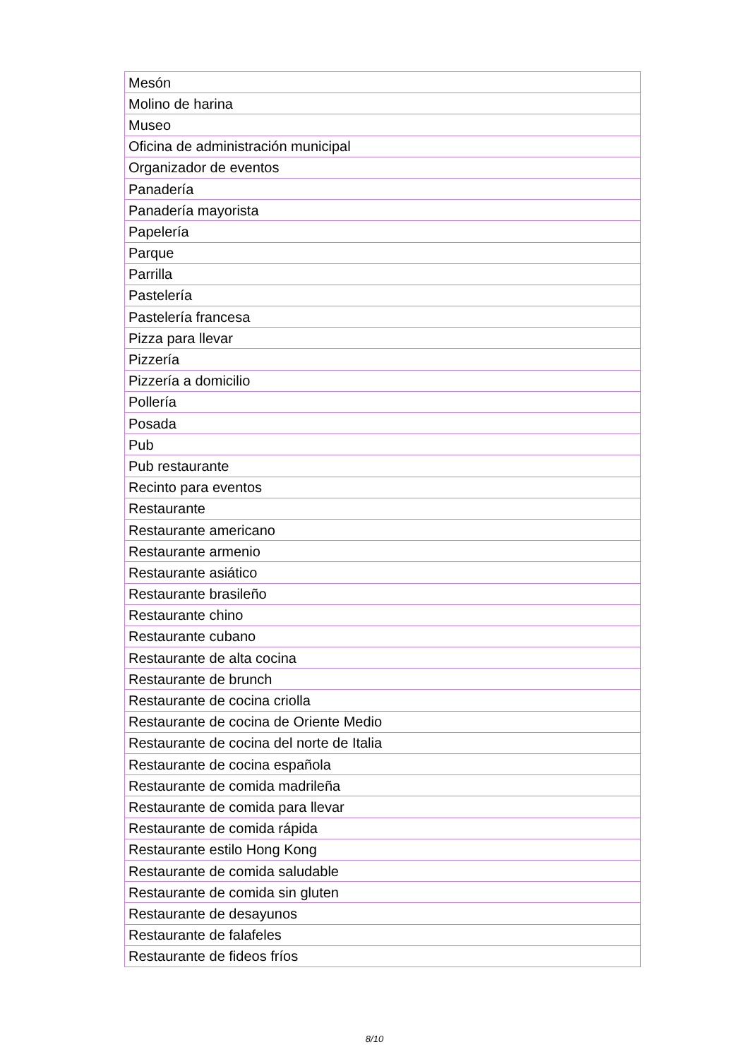| Mesón |
| Molino de harina |
| Museo |
| Oficina de administración municipal |
| Organizador de eventos |
| Panadería |
| Panadería mayorista |
| Papelería |
| Parque |
| Parrilla |
| Pastelería |
| Pastelería francesa |
| Pizza para llevar |
| Pizzería |
| Pizzería a domicilio |
| Pollería |
| Posada |
| Pub |
| Pub restaurante |
| Recinto para eventos |
| Restaurante |
| Restaurante americano |
| Restaurante armenio |
| Restaurante asiático |
| Restaurante brasileño |
| Restaurante chino |
| Restaurante cubano |
| Restaurante de alta cocina |
| Restaurante de brunch |
| Restaurante de cocina criolla |
| Restaurante de cocina de Oriente Medio |
| Restaurante de cocina del norte de Italia |
| Restaurante de cocina española |
| Restaurante de comida madrileña |
| Restaurante de comida para llevar |
| Restaurante de comida rápida |
| Restaurante estilo Hong Kong |
| Restaurante de comida saludable |
| Restaurante de comida sin gluten |
| Restaurante de desayunos |
| Restaurante de falafeles |
| Restaurante de fideos fríos |
8/10